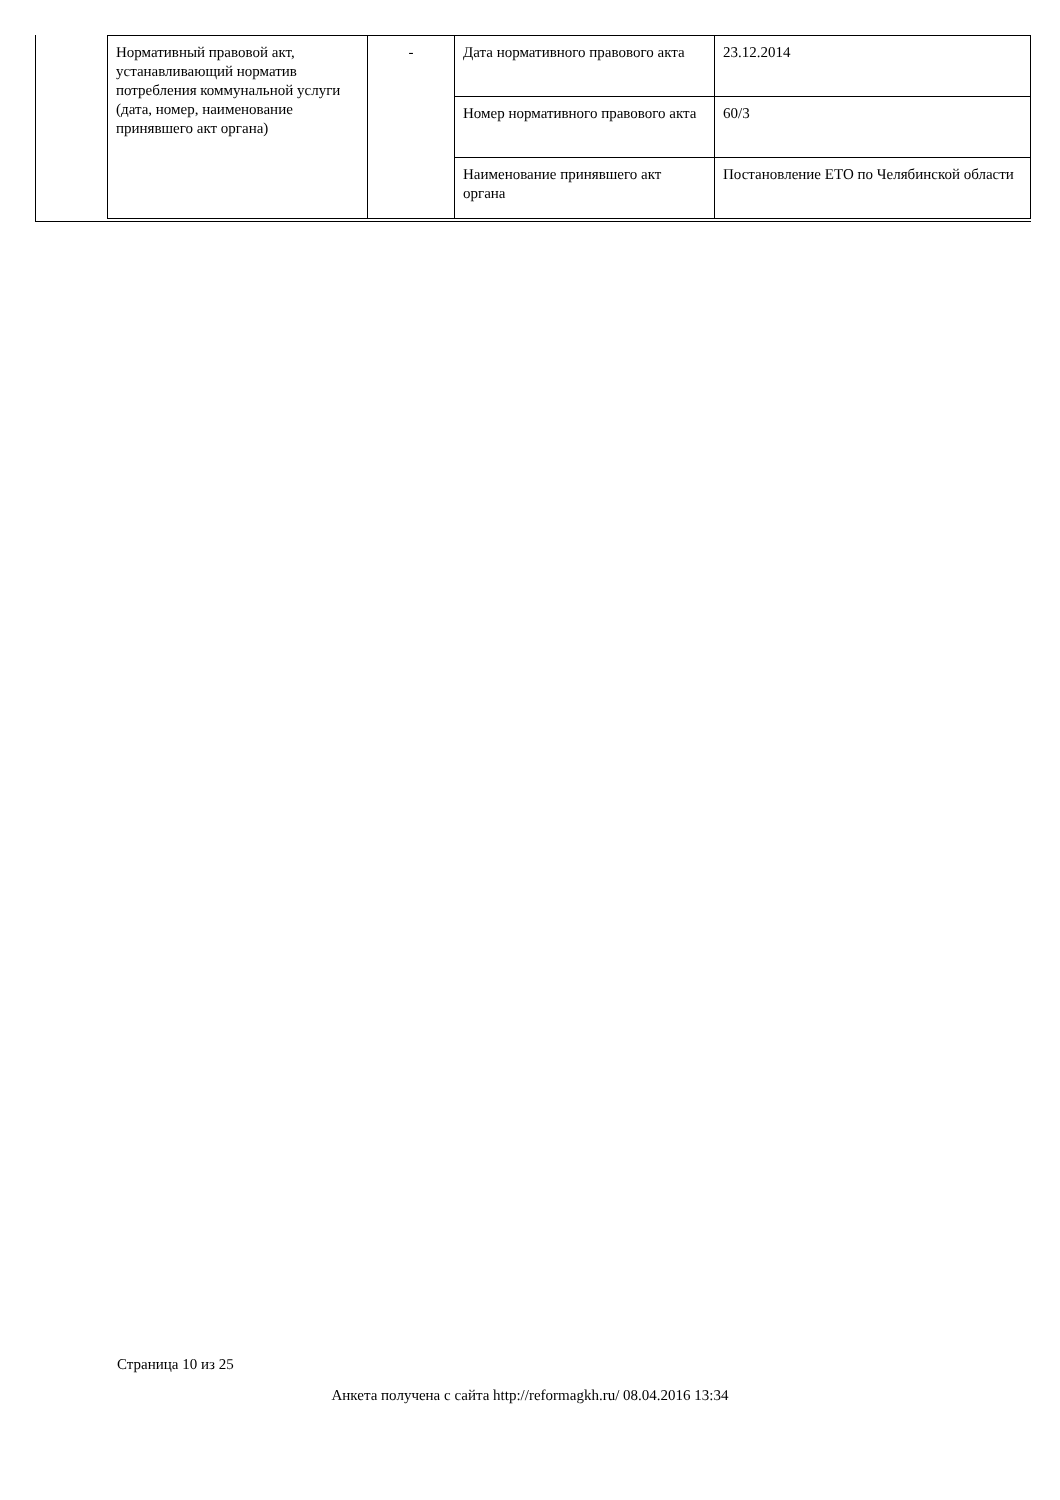| Нормативный правовой акт, устанавливающий норматив потребления коммунальной услуги (дата, номер, наименование принявшего акт органа) | - | Дата нормативного правового акта | 23.12.2014 |
| | | Номер нормативного правового акта | 60/3 |
| | | Наименование принявшего акт органа | Постановление ЕТО по Челябинской области |
Страница 10 из 25
Анкета получена с сайта http://reformagkh.ru/ 08.04.2016 13:34